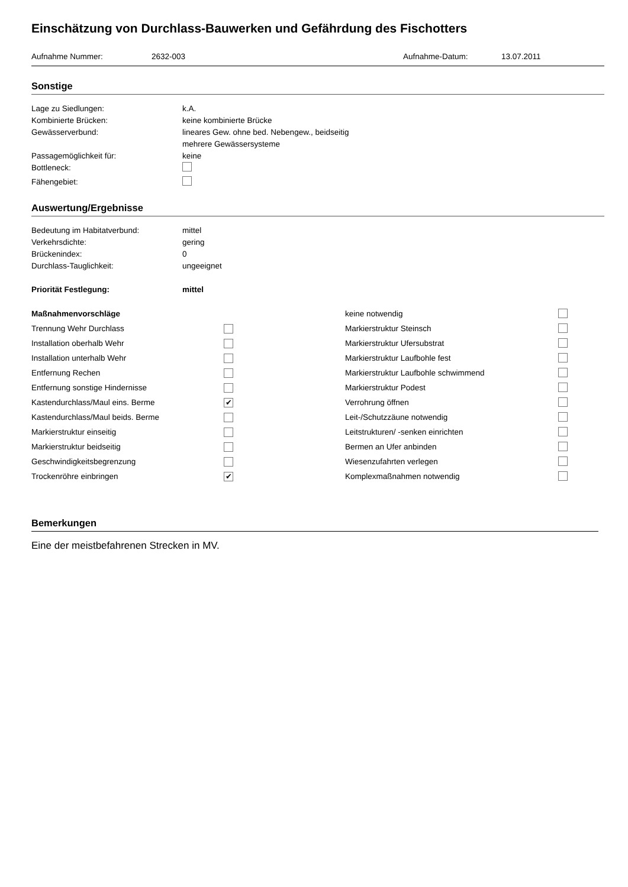Einschätzung von Durchlass-Bauwerken und Gefährdung des Fischotters
Aufnahme Nummer: 2632-003 Aufnahme-Datum: 13.07.2011
Sonstige
Lage zu Siedlungen: k.A.
Kombinierte Brücken: keine kombinierte Brücke
Gewässerverbund: lineares Gew. ohne bed. Nebengew., beidseitig
mehrere Gewässersysteme
Passagemöglichkeit für: keine
Bottleneck:
Fähengebiet:
Auswertung/Ergebnisse
Bedeutung im Habitatverbund: mittel
Verkehrsdichte: gering
Brückenindex: 0
Durchlass-Tauglichkeit: ungeeignet
Priorität Festlegung: mittel
Maßnahmenvorschläge keine notwendig Trennung Wehr Durchlass Markierstruktur Steinsch Installation oberhalb Wehr Markierstruktur Ufersubstrat Installation unterhalb Wehr Markierstruktur Laufbohle fest Entfernung Rechen Markierstruktur Laufbohle schwimmend Entfernung sonstige Hindernisse Markierstruktur Podest Kastendurchlass/Maul eins. Berme ✔ Verrohrung öffnen Kastendurchlass/Maul beids. Berme Leit-/Schutzzäune notwendig Markierstruktur einseitig Leitstrukturen/ -senken einrichten Markierstruktur beidseitig Bermen an Ufer anbinden Geschwindigkeitsbegrenzung Wiesenzufahrten verlegen Trockenröhre einbringen ✔ Komplexmaßnahmen notwendig
Bemerkungen
Eine der meistbefahrenen Strecken in MV.